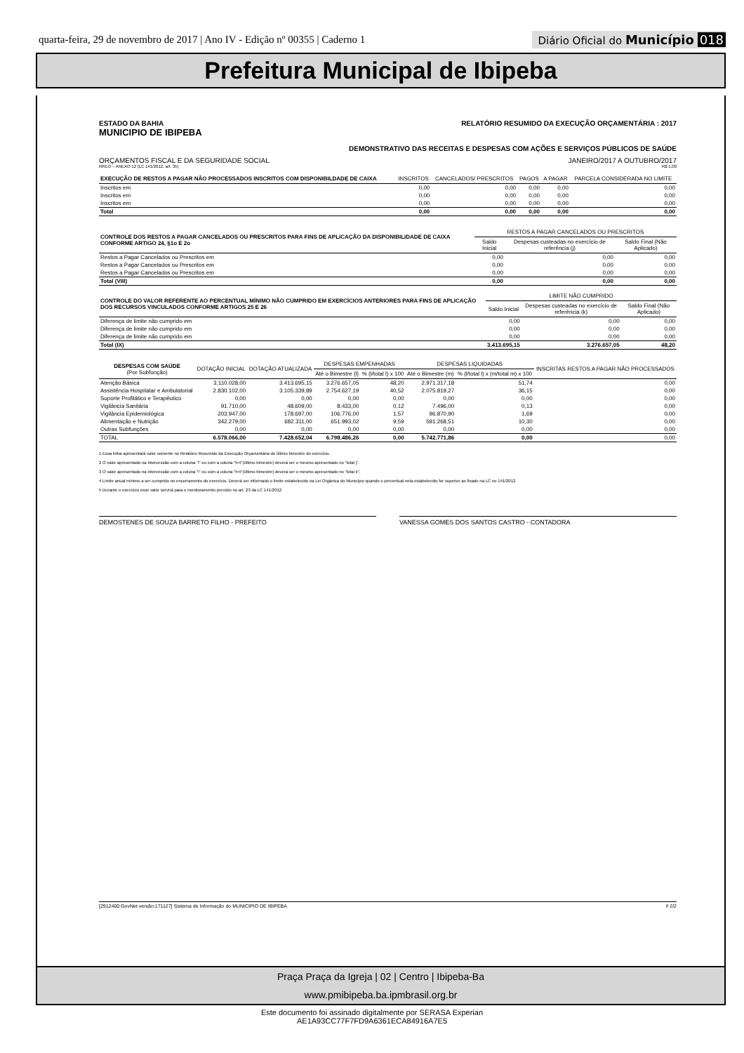quarta-feira, 29 de novembro de 2017 | Ano IV - Edição nº 00355 | Caderno 1
Diário Oficial do Município 018
Prefeitura Municipal de Ibipeba
ESTADO DA BAHIA
MUNICIPIO DE IBIPEBA
RELATÓRIO RESUMIDO DA EXECUÇÃO ORÇAMENTÁRIA : 2017
DEMONSTRATIVO DAS RECEITAS E DESPESAS COM AÇÕES E SERVIÇOS PÚBLICOS DE SAÚDE
ORÇAMENTOS FISCAL E DA SEGURIDADE SOCIAL JANEIRO/2017 A OUTUBRO/2017
RREO – ANEXO 12 (LC 141/2012, art. 35) R$ 1,00
| EXECUÇÃO DE RESTOS A PAGAR NÃO PROCESSADOS INSCRITOS COM DISPONIBILDADE DE CAIXA | INSCRITOS | CANCELADOS/ PRESCRITOS | PAGOS | A PAGAR | PARCELA CONSIDERADA NO LIMITE |
| --- | --- | --- | --- | --- | --- |
| Inscritos em | 0,00 | 0,00 | 0,00 | 0,00 | 0,00 |
| Inscritos em | 0,00 | 0,00 | 0,00 | 0,00 | 0,00 |
| Inscritos em | 0,00 | 0,00 | 0,00 | 0,00 | 0,00 |
| Total | 0,00 | 0,00 | 0,00 | 0,00 | 0,00 |
| CONTROLE DOS RESTOS A PAGAR CANCELADOS OU PRESCRITOS PARA FINS DE APLICAÇÃO DA DISPONIBILIDADE DE CAIXA CONFORME ARTIGO 24, §1o E 2o | RESTOS A PAGAR CANCELADOS OU PRESCRITOS | | |
| --- | --- | --- | --- |
| | Saldo Inicial | Despesas custeadas no exercício de referência (j) | Saldo Final (Não Aplicado) |
| Restos a Pagar Cancelados ou Prescritos em | 0,00 | 0,00 | 0,00 |
| Restos a Pagar Cancelados ou Prescritos em | 0,00 | 0,00 | 0,00 |
| Restos a Pagar Cancelados ou Prescritos em | 0,00 | 0,00 | 0,00 |
| Total (VIII) | 0,00 | 0,00 | 0,00 |
| CONTROLE DO VALOR REFERENTE AO PERCENTUAL MÍNIMO NÃO CUMPRIDO EM EXERCÍCIOS ANTERIORES PARA FINS DE APLICAÇÃO DOS RECURSOS VINCULADOS CONFORME ARTIGOS 25 E 26 | LIMITE NÃO CUMPRIDO | | |
| --- | --- | --- | --- |
| | Saldo Inicial | Despesas custeadas no exercício de referência (k) | Saldo Final (Não Aplicado) |
| Diferença de limite não cumprido em | 0,00 | 0,00 | 0,00 |
| Diferença de limite não cumprido em | 0,00 | 0,00 | 0,00 |
| Diferença de limite não cumprido em | 0,00 | 0,00 | 0,00 |
| Total (IX) | 3.413.695,15 | 3.276.657,05 | 48,20 |
| DESPESAS COM SAÚDE (Por Subfunção) | DOTAÇÃO INICIAL | DOTAÇÃO ATUALIZADA | DESPESAS EMPENHADAS | | DESPESAS LIQUIDADAS | | INSCRITAS RESTOS A PAGAR NÃO PROCESSADOS |
| --- | --- | --- | --- | --- | --- | --- | --- |
| | | | Até o Bimestre (l) | % (l/total l) x 100 | Até o Bimestre (m) | % (l/total l) x (m/total m) x 100 | |
| Atenção Básica | 3.110.028,00 | 3.413.695,15 | 3.276.657,05 | 48,20 | 2.971.317,18 | 51,74 | 0,00 |
| Assistência Hospitalar e Ambulatorial | 2.830.102,00 | 3.105.339,89 | 2.754.627,19 | 40,52 | 2.075.819,27 | 36,15 | 0,00 |
| Suporte Profilático e Terapêutico | 0,00 | 0,00 | 0,00 | 0,00 | 0,00 | 0,00 | 0,00 |
| Vigilância Sanitária | 91.710,00 | 48.609,00 | 8.433,00 | 0,12 | 7.496,00 | 0,13 | 0,00 |
| Vigilância Epidemiológica | 203.947,00 | 178.697,00 | 106.776,00 | 1,57 | 96.870,90 | 1,69 | 0,00 |
| Alimentação e Nutrição | 342.279,00 | 682.311,00 | 651.993,02 | 9,59 | 591.268,51 | 10,30 | 0,00 |
| Outras Subfunções | 0,00 | 0,00 | 0,00 | 0,00 | 0,00 | 0,00 | 0,00 |
| TOTAL | 6.578.066,00 | 7.428.652,04 | 6.798.486,26 | 0,00 | 5.742.771,86 | 0,00 | 0,00 |
1 Essa linha apresentará valor somente no Relatório Resumido da Execução Orçamentária do último bimestre do exercício.
2 O valor apresentado na intercessão com a coluna "i" ou com a coluna "h+i"(último bimestre) deverá ser o mesmo apresentado no "total j".
3 O valor apresentado na intercessão com a coluna "i" ou com a coluna "h+i"(último bimestre) deverá ser o mesmo apresentado no "total k".
4 Limite anual mínimo a ser cumprido no encerramento do exercício. Deverá ser informado o limite estabelecido na Lei Orgânica do Município quando o percentual nela estabelecido for superior ao fixado na LC no 141/2012
5 Durante o exercício esse valor servirá para o monitoramento previsto no art. 23 da LC 141/2012
DEMOSTENES DE SOUZA BARRETO FILHO - PREFEITO
VANESSA GOMES DOS SANTOS CASTRO - CONTADORA
[2912400:GovNet versão:171127] Sistema de Informação do MUNICIPIO DE IBIPEBA # 2/2
Praça Praça da Igreja | 02 | Centro | Ibipeba-Ba
www.pmibipeba.ba.ipmbrasil.org.br
Este documento foi assinado digitalmente por SERASA Experian
AE1A93CC77F7FD9A6361ECA84916A7E5